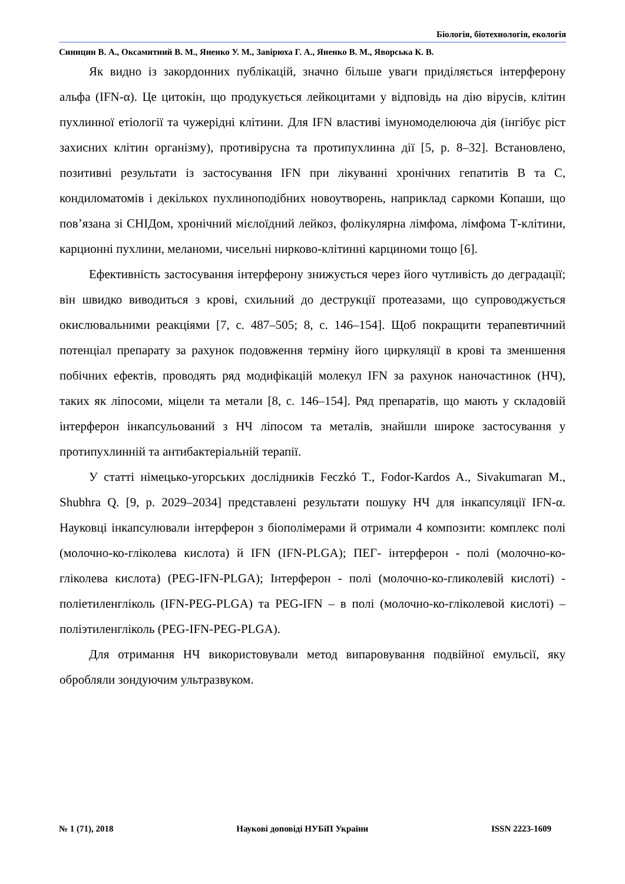Біологія, біотехнологія, екологія
Синицин В. А., Оксамитний В. М., Яненко У. М., Завірюха Г. А., Яненко В. М., Яворська К. В.
Як видно із закордонних публікацій, значно більше уваги приділяється інтерферону альфа (IFN-α). Це цитокін, що продукується лейкоцитами у відповідь на дію вірусів, клітин пухлинної етіології та чужерідні клітини. Для IFN властиві імуномоделююча дія (інгібує ріст захисних клітин організму), противірусна та протипухлинна дії [5, p. 8–32]. Встановлено, позитивні результати із застосування IFN при лікуванні хронічних гепатитів В та С, кондиломатомів і декількох пухлиноподібних новоутворень, наприклад саркоми Копаши, що пов’язана зі СНІДом, хронічний мієлоїдний лейкоз, фолікулярна лімфома, лімфома Т-клітини, карционні пухлини, меланоми, чисельні нирково-клітинні карциноми тощо [6].
Ефективність застосування інтерферону знижується через його чутливість до деградації; він швидко виводиться з крові, схильний до деструкції протеазами, що супроводжується окислювальними реакціями [7, c. 487–505; 8, c. 146–154]. Щоб покращити терапевтичний потенціал препарату за рахунок подовження терміну його циркуляції в крові та зменшення побічних ефектів, проводять ряд модифікацій молекул IFN за рахунок наночастинок (НЧ), таких як ліпосоми, міцели та метали [8, c. 146–154]. Ряд препаратів, що мають у складовій інтерферон інкапсульований з НЧ ліпосом та металів, знайшли широке застосування у протипухлинній та антибактеріальній терапії.
У статті німецько-угорських дослідників Feczkó T., Fodor-Kardos A., Sivakumaran M., Shubhra Q. [9, p. 2029–2034] представлені результати пошуку НЧ для інкапсуляції IFN-α. Науковці інкапсулювали інтерферон з біополімерами й отримали 4 композити: комплекс полі (молочно-ко-гліколева кислота) й IFN (IFN-PLGA); ПЕГ- інтерферон - полі (молочно-ко-гліколева кислота) (PEG-IFN-PLGA); Інтерферон - полі (молочно-ко-гликолевій кислоті) - поліетиленгліколь (IFN-PEG-PLGA) та PEG-IFN – в полі (молочно-ко-гліколевой кислоті) – поліэтиленгліколь (PEG-IFN-PEG-PLGA).
Для отримання НЧ використовували метод випаровування подвійної емульсії, яку обробляли зондуючим ультразвуком.
№ 1 (71), 2018 Наукові доповіді НУБіП України ISSN 2223-1609